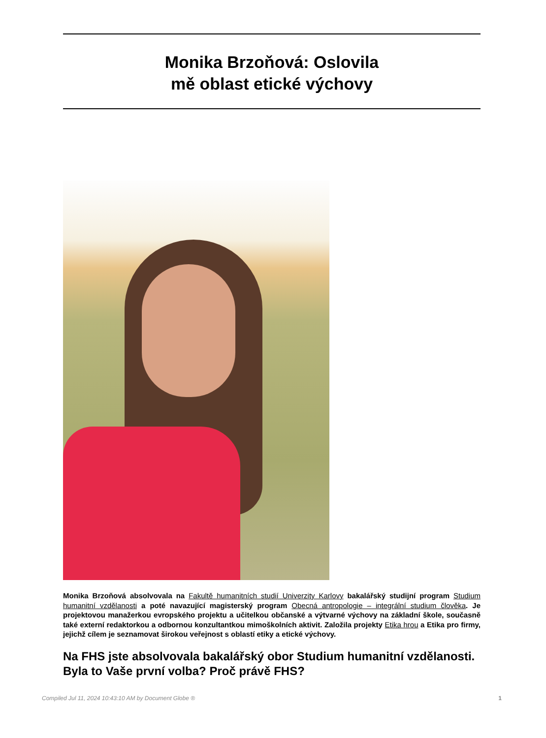Monika Brzoňová: Oslovila
mě oblast etické výchovy
Monika Brzoňová absolvovala na Fakultě humanitních studií Univerzity Karlovy bakalářský studijní program Studium humanitní vzdělanosti a poté navazující magisterský program Obecná antropologie – integrální studium člověka. Je projektovou manažerkou evropského projektu a učitelkou občanské a výtvarné výchovy na základní škole, současně také externí redaktorkou a odbornou konzultantkou mimoškolních aktivit. Založila projekty Etika hrou a Etika pro firmy, jejichž cílem je seznamovat širokou veřejnost s oblastí etiky a etické výchovy.
Na FHS jste absolvovala bakalářský obor Studium humanitní vzdělanosti. Byla to Vaše první volba? Proč právě FHS?
Compiled Jul 11, 2024 10:43:10 AM by Document Globe ® 1